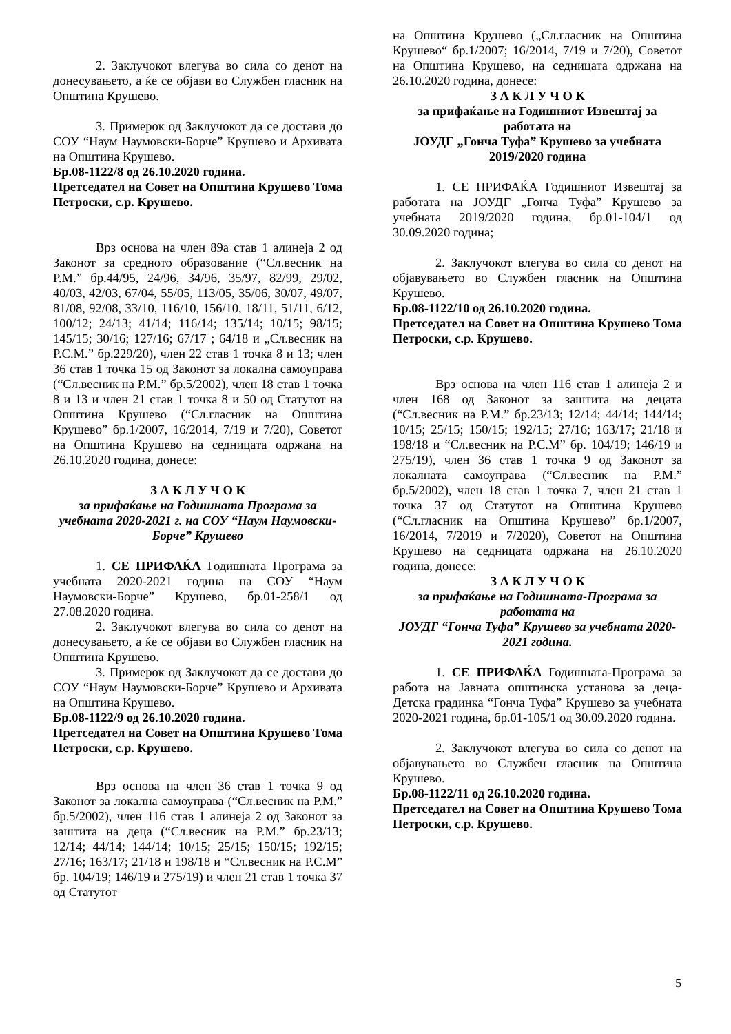2. Заклучокот влегува во сила со денот на донесувањето, а ќе се објави во Службен гласник на Општина Крушево.
3. Примерок од Заклучокот да се достави до СОУ “Наум Наумовски-Борче” Крушево и Архивата на Општина Крушево.
Бр.08-1122/8 од 26.10.2020 година.
Претседател на Совет на Општина Крушево Тома Петроски, с.р. Крушево.
Врз основа на член 89а став 1 алинеја 2 од Законот за средното образование (“Сл.весник на Р.М.” бр.44/95, 24/96, 34/96, 35/97, 82/99, 29/02, 40/03, 42/03, 67/04, 55/05, 113/05, 35/06, 30/07, 49/07, 81/08, 92/08, 33/10, 116/10, 156/10, 18/11, 51/11, 6/12, 100/12; 24/13; 41/14; 116/14; 135/14; 10/15; 98/15; 145/15; 30/16; 127/16; 67/17 ; 64/18 и „Сл.весник на Р.С.М.” бр.229/20), член 22 став 1 точка 8 и 13; член 36 став 1 точка 15 од Законот за локална самоуправа (“Сл.весник на Р.М.” бр.5/2002), член 18 став 1 точка 8 и 13 и член 21 став 1 точка 8 и 50 од Статутот на Општина Крушево (“Сл.гласник на Општина Крушево” бр.1/2007, 16/2014, 7/19 и 7/20), Советот на Општина Крушево на седницата одржана на 26.10.2020 година, донесе:
З А К Л У Ч О К
за прифаќање на Годишната Програма за учебната 2020-2021 г. на СОУ “Наум Наумовски-Борче” Крушево
1. СЕ ПРИФАЌА Годишната Програма за учебната 2020-2021 година на СОУ “Наум Наумовски-Борче” Крушево, бр.01-258/1 од 27.08.2020 година.
2. Заклучокот влегува во сила со денот на донесувањето, а ќе се објави во Службен гласник на Општина Крушево.
3. Примерок од Заклучокот да се достави до СОУ “Наум Наумовски-Борче” Крушево и Архивата на Општина Крушево.
Бр.08-1122/9 од 26.10.2020 година.
Претседател на Совет на Општина Крушево Тома Петроски, с.р. Крушево.
Врз основа на член 36 став 1 точка 9 од Законот за локална самоуправа (“Сл.весник на Р.М.” бр.5/2002), член 116 став 1 алинеја 2 од Законот за заштита на деца (“Сл.весник на Р.М.” бр.23/13; 12/14; 44/14; 144/14; 10/15; 25/15; 150/15; 192/15; 27/16; 163/17; 21/18 и 198/18 и “Сл.весник на Р.С.М” бр. 104/19; 146/19 и 275/19) и член 21 став 1 точка 37 од Статутот
на Општина Крушево („Сл.гласник на Општина Крушево“ бр.1/2007; 16/2014, 7/19 и 7/20), Советот на Општина Крушево, на седницата одржана на 26.10.2020 година, донесе:
З А К Л У Ч О К
за прифаќање на Годишниот Извештај за работата на
ЈОУДГ „Гонча Туфа” Крушево за учебната 2019/2020 година
1. СЕ ПРИФАЌА Годишниот Извештај за работата на ЈОУДГ „Гонча Туфа” Крушево за учебната 2019/2020 година, бр.01-104/1 од 30.09.2020 година;
2. Заклучокот влегува во сила со денот на објавувањето во Службен гласник на Општина Крушево.
Бр.08-1122/10 од 26.10.2020 година.
Претседател на Совет на Општина Крушево Тома Петроски, с.р. Крушево.
Врз основа на член 116 став 1 алинеја 2 и член 168 од Законот за заштита на децата (“Сл.весник на Р.М.” бр.23/13; 12/14; 44/14; 144/14; 10/15; 25/15; 150/15; 192/15; 27/16; 163/17; 21/18 и 198/18 и “Сл.весник на Р.С.М” бр. 104/19; 146/19 и 275/19), член 36 став 1 точка 9 од Законот за локалната самоуправа (“Сл.весник на Р.М.” бр.5/2002), член 18 став 1 точка 7, член 21 став 1 точка 37 од Статутот на Општина Крушево (“Сл.гласник на Општина Крушево” бр.1/2007, 16/2014, 7/2019 и 7/2020), Советот на Општина Крушево на седницата одржана на 26.10.2020 година, донесе:
З А К Л У Ч О К
за прифаќање на Годишната-Програма за работата на
ЈОУДГ “Гонча Туфа” Крушево за учебната 2020-2021 година.
1. СЕ ПРИФАЌА Годишната-Програма за работа на Јавната општинска установа за деца-Детска градинка “Гонча Туфа” Крушево за учебната 2020-2021 година, бр.01-105/1 од 30.09.2020 година.
2. Заклучокот влегува во сила со денот на објавувањето во Службен гласник на Општина Крушево.
Бр.08-1122/11 од 26.10.2020 година.
Претседател на Совет на Општина Крушево Тома Петроски, с.р. Крушево.
5